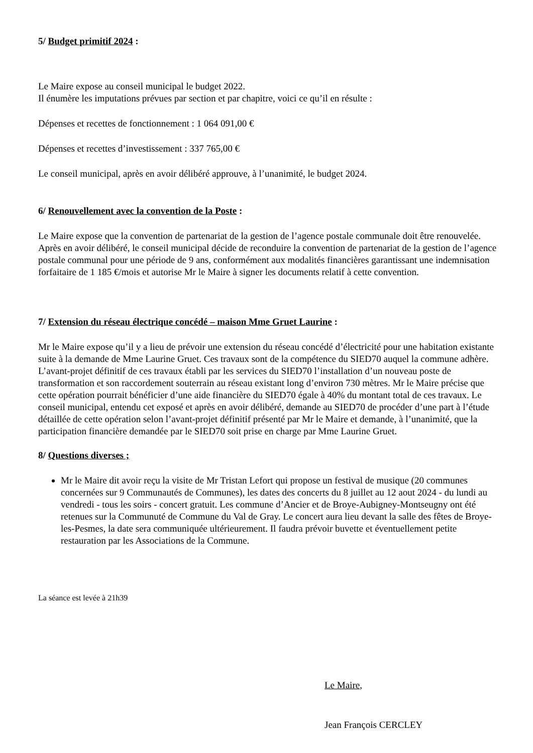5/ Budget primitif 2024 :
Le Maire expose au conseil municipal le budget 2022.
Il énumère les imputations prévues par section et par chapitre, voici ce qu’il en résulte :
Dépenses et recettes de fonctionnement : 1 064 091,00 €
Dépenses et recettes d’investissement : 337 765,00 €
Le conseil municipal, après en avoir délibéré approuve, à l’unanimité, le budget 2024.
6/ Renouvellement avec la convention de la Poste :
Le Maire expose que la convention de partenariat de la gestion de l’agence postale communale doit être renouvelée. Après en avoir délibéré, le conseil municipal décide de reconduire la convention de partenariat de la gestion de l’agence postale communal pour une période de 9 ans, conformément aux modalités financières garantissant une indemnisation forfaitaire de 1 185 €/mois et autorise Mr le Maire à signer les documents relatif à cette convention.
7/ Extension du réseau électrique concédé – maison Mme Gruet Laurine :
Mr le Maire expose qu’il y a lieu de prévoir une extension du réseau concédé d’électricité pour une habitation existante suite à la demande de Mme Laurine Gruet. Ces travaux sont de la compétence du SIED70 auquel la commune adhère. L’avant-projet définitif de ces travaux établi par les services du SIED70 l’installation d’un nouveau poste de transformation et son raccordement souterrain au réseau existant long d’environ 730 mètres. Mr le Maire précise que cette opération pourrait bénéficier d’une aide financière du SIED70 égale à 40% du montant total de ces travaux. Le conseil municipal, entendu cet exposé et après en avoir délibéré, demande au SIED70 de procéder d’une part à l’étude détaillée de cette opération selon l’avant-projet définitif présenté par Mr le Maire et demande, à l’unanimité, que la participation financière demandée par le SIED70 soit prise en charge par Mme Laurine Gruet.
8/ Questions diverses ;
Mr le Maire dit avoir reçu la visite de Mr Tristan Lefort qui propose un festival de musique (20 communes concernées sur 9 Communautés de Communes), les dates des concerts du 8 juillet au 12 aout 2024 - du lundi au vendredi - tous les soirs - concert gratuit. Les commune d’Ancier et de Broye-Aubigney-Montseugny ont été retenues sur la Communuté de Commune du Val de Gray. Le concert aura lieu devant la salle des fêtes de Broye-les-Pesmes, la date sera communiquée ultérieurement. Il faudra prévoir buvette et éventuellement petite restauration par les Associations de la Commune.
La séance est levée à 21h39
Le Maire,
Jean François CERCLEY